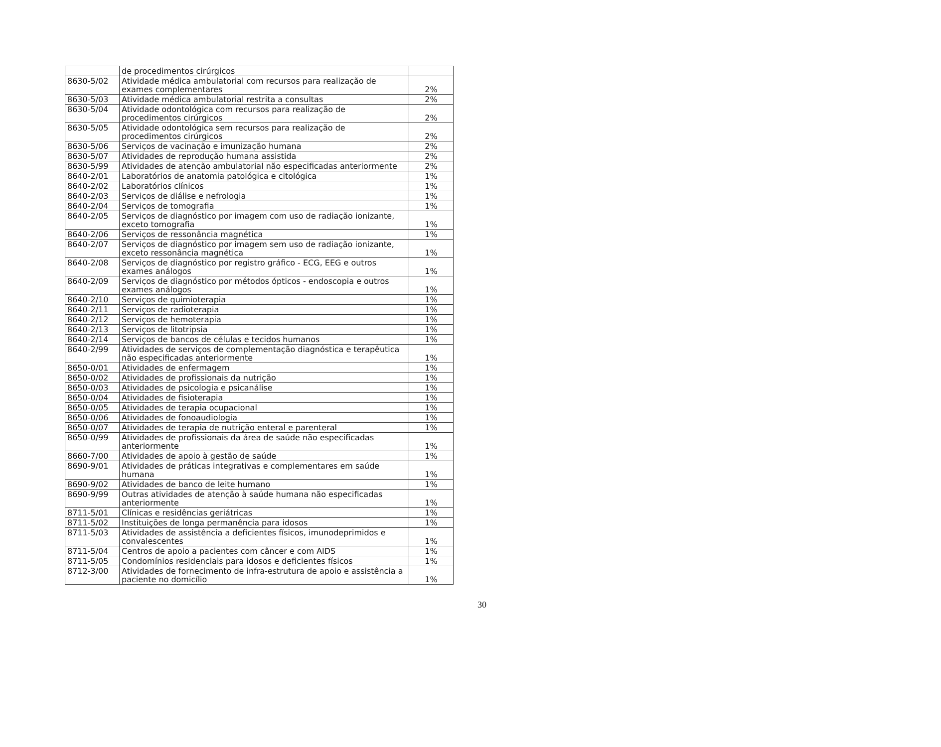| | de procedimentos cirúrgicos | |
| 8630-5/02 | Atividade médica ambulatorial com recursos para realização de exames complementares | 2% |
| 8630-5/03 | Atividade médica ambulatorial restrita a consultas | 2% |
| 8630-5/04 | Atividade odontológica com recursos para realização de procedimentos cirúrgicos | 2% |
| 8630-5/05 | Atividade odontológica sem recursos para realização de procedimentos cirúrgicos | 2% |
| 8630-5/06 | Serviços de vacinação e imunização humana | 2% |
| 8630-5/07 | Atividades de reprodução humana assistida | 2% |
| 8630-5/99 | Atividades de atenção ambulatorial não especificadas anteriormente | 2% |
| 8640-2/01 | Laboratórios de anatomia patológica e citológica | 1% |
| 8640-2/02 | Laboratórios clínicos | 1% |
| 8640-2/03 | Serviços de diálise e nefrologia | 1% |
| 8640-2/04 | Serviços de tomografia | 1% |
| 8640-2/05 | Serviços de diagnóstico por imagem com uso de radiação ionizante, exceto tomografia | 1% |
| 8640-2/06 | Serviços de ressonância magnética | 1% |
| 8640-2/07 | Serviços de diagnóstico por imagem sem uso de radiação ionizante, exceto ressonância magnética | 1% |
| 8640-2/08 | Serviços de diagnóstico por registro gráfico - ECG, EEG e outros exames análogos | 1% |
| 8640-2/09 | Serviços de diagnóstico por métodos ópticos - endoscopia e outros exames análogos | 1% |
| 8640-2/10 | Serviços de quimioterapia | 1% |
| 8640-2/11 | Serviços de radioterapia | 1% |
| 8640-2/12 | Serviços de hemoterapia | 1% |
| 8640-2/13 | Serviços de litotripsia | 1% |
| 8640-2/14 | Serviços de bancos de células e tecidos humanos | 1% |
| 8640-2/99 | Atividades de serviços de complementação diagnóstica e terapêutica não especificadas anteriormente | 1% |
| 8650-0/01 | Atividades de enfermagem | 1% |
| 8650-0/02 | Atividades de profissionais da nutrição | 1% |
| 8650-0/03 | Atividades de psicologia e psicanálise | 1% |
| 8650-0/04 | Atividades de fisioterapia | 1% |
| 8650-0/05 | Atividades de terapia ocupacional | 1% |
| 8650-0/06 | Atividades de fonoaudiologia | 1% |
| 8650-0/07 | Atividades de terapia de nutrição enteral e parenteral | 1% |
| 8650-0/99 | Atividades de profissionais da área de saúde não especificadas anteriormente | 1% |
| 8660-7/00 | Atividades de apoio à gestão de saúde | 1% |
| 8690-9/01 | Atividades de práticas integrativas e complementares em saúde humana | 1% |
| 8690-9/02 | Atividades de banco de leite humano | 1% |
| 8690-9/99 | Outras atividades de atenção à saúde humana não especificadas anteriormente | 1% |
| 8711-5/01 | Clínicas e residências geriátricas | 1% |
| 8711-5/02 | Instituições de longa permanência para idosos | 1% |
| 8711-5/03 | Atividades de assistência a deficientes físicos, imunodeprimidos e convalescentes | 1% |
| 8711-5/04 | Centros de apoio a pacientes com câncer e com AIDS | 1% |
| 8711-5/05 | Condomínios residenciais para idosos e deficientes físicos | 1% |
| 8712-3/00 | Atividades de fornecimento de infra-estrutura de apoio e assistência a paciente no domicílio | 1% |
30